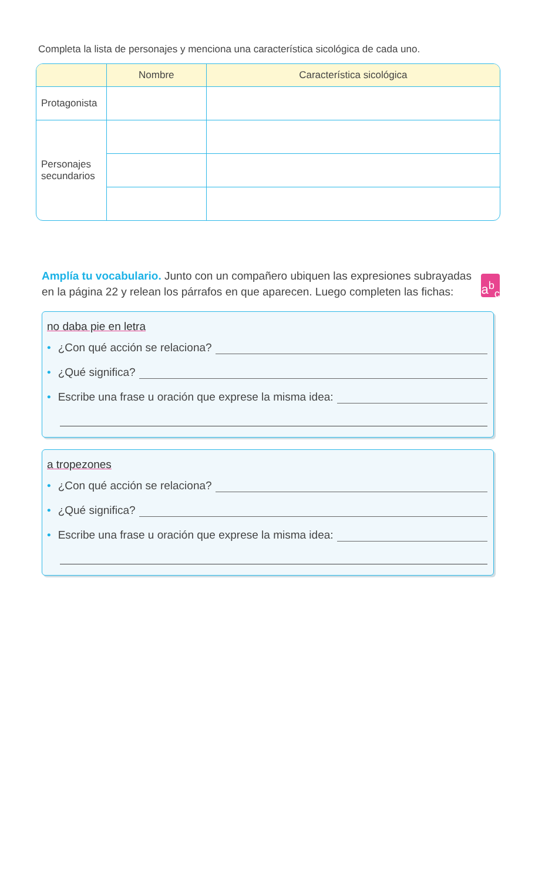Completa la lista de personajes y menciona una característica sicológica de cada uno.
| | Nombre | Característica sicológica |
| --- | --- | --- |
| Protagonista | | |
| Personajes secundarios | | |
Amplía tu vocabulario. Junto con un compañero ubiquen las expresiones subrayadas en la página 22 y relean los párrafos en que aparecen. Luego completen las fichas:
a<sup>b</sup><sub>c</sub>
no daba pie en letra
• ¿Con qué acción se relaciona?
• ¿Qué significa?
• Escribe una frase u oración que exprese la misma idea:
a tropezones
• ¿Con qué acción se relaciona?
• ¿Qué significa?
• Escribe una frase u oración que exprese la misma idea: